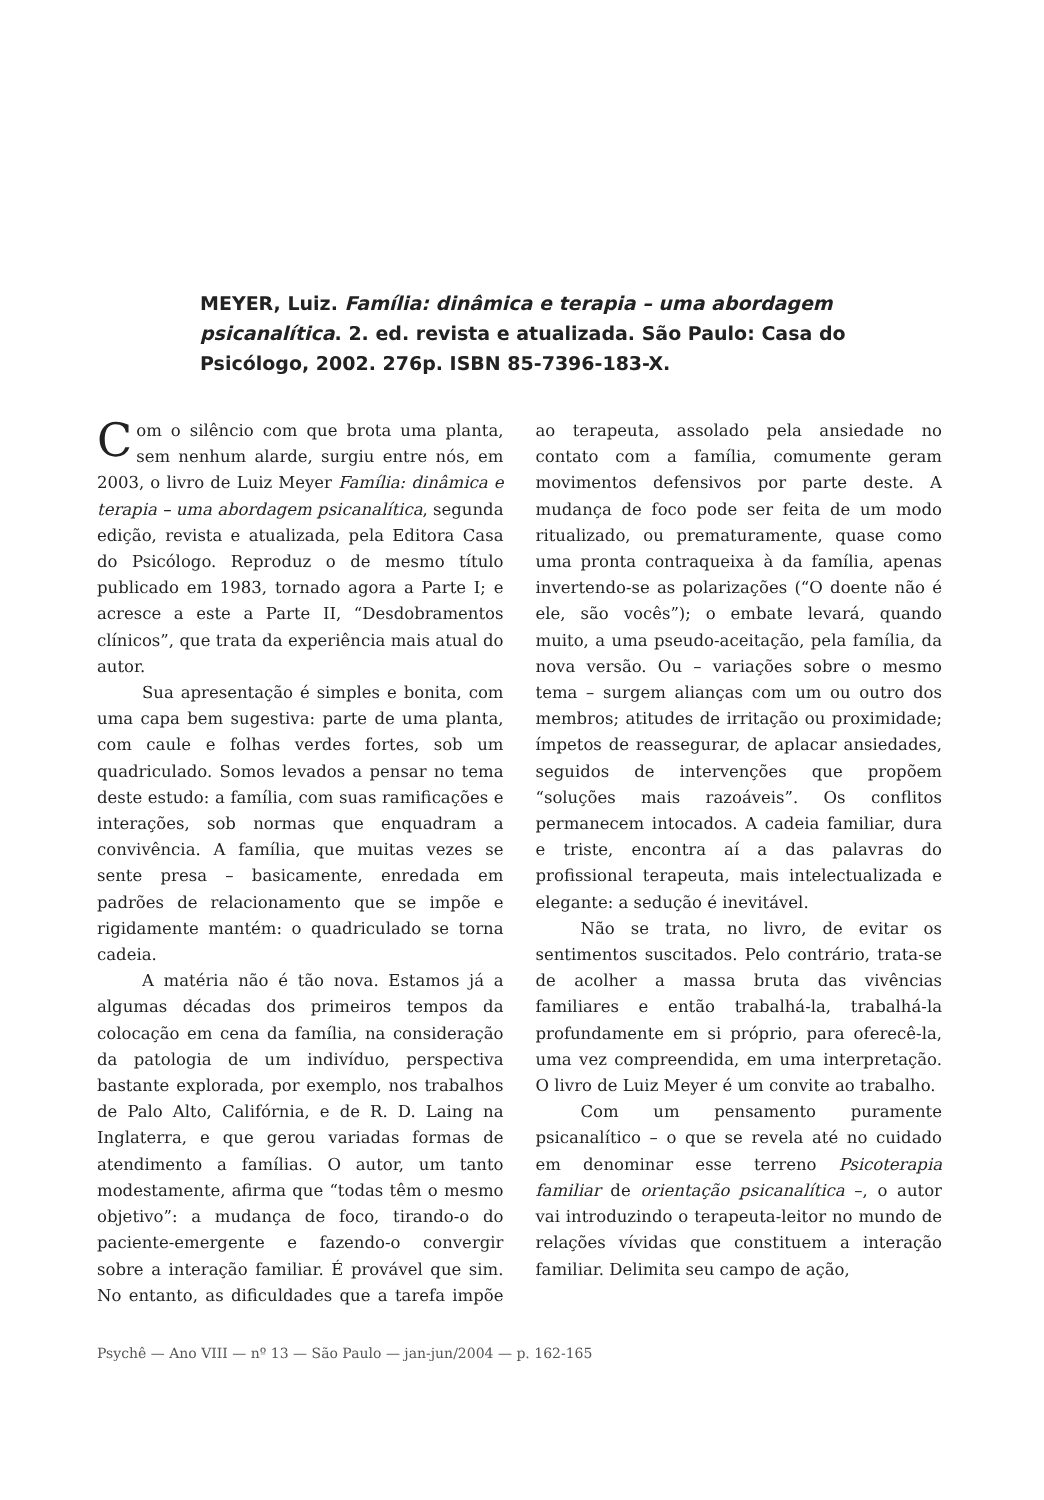MEYER, Luiz. Família: dinâmica e terapia – uma abordagem psicanalítica. 2. ed. revista e atualizada. São Paulo: Casa do Psicólogo, 2002. 276p. ISBN 85-7396-183-X.
Com o silêncio com que brota uma planta, sem nenhum alarde, surgiu entre nós, em 2003, o livro de Luiz Meyer Família: dinâmica e terapia – uma abordagem psicanalítica, segunda edição, revista e atualizada, pela Editora Casa do Psicólogo. Reproduz o de mesmo título publicado em 1983, tornado agora a Parte I; e acresce a este a Parte II, “Desdobramentos clínicos”, que trata da experiência mais atual do autor.
Sua apresentação é simples e bonita, com uma capa bem sugestiva: parte de uma planta, com caule e folhas verdes fortes, sob um quadriculado. Somos levados a pensar no tema deste estudo: a família, com suas ramificações e interações, sob normas que enquadram a convivência. A família, que muitas vezes se sente presa – basicamente, enredada em padrões de relacionamento que se impõe e rigidamente mantém: o quadriculado se torna cadeia.
A matéria não é tão nova. Estamos já a algumas décadas dos primeiros tempos da colocação em cena da família, na consideração da patologia de um indivíduo, perspectiva bastante explorada, por exemplo, nos trabalhos de Palo Alto, Califórnia, e de R. D. Laing na Inglaterra, e que gerou variadas formas de atendimento a famílias. O autor, um tanto modestamente, afirma que “todas têm o mesmo objetivo”: a mudança de foco, tirando-o do paciente-emergente e fazendo-o convergir sobre a interação familiar. É provável que sim. No entanto, as dificuldades que a tarefa impõe ao terapeuta, assolado pela ansiedade no contato com a família, comumente geram movimentos defensivos por parte deste. A mudança de foco pode ser feita de um modo ritualizado, ou prematuramente, quase como uma pronta contraqueixa à da família, apenas invertendo-se as polarizações (“O doente não é ele, são vocês”); o embate levará, quando muito, a uma pseudo-aceitação, pela família, da nova versão. Ou – variações sobre o mesmo tema – surgem alianças com um ou outro dos membros; atitudes de irritação ou proximidade; ímpetos de reassegurar, de aplacar ansiedades, seguidos de intervenções que propõem “soluções mais razoáveis”. Os conflitos permanecem intocados. A cadeia familiar, dura e triste, encontra aí a das palavras do profissional terapeuta, mais intelectualizada e elegante: a sedução é inevitável.
Não se trata, no livro, de evitar os sentimentos suscitados. Pelo contrário, trata-se de acolher a massa bruta das vivências familiares e então trabalhá-la, trabalhá-la profundamente em si próprio, para oferecê-la, uma vez compreendida, em uma interpretação. O livro de Luiz Meyer é um convite ao trabalho.
Com um pensamento puramente psicanalítico – o que se revela até no cuidado em denominar esse terreno Psicoterapia familiar de orientação psicanalítica –, o autor vai introduzindo o terapeuta-leitor no mundo de relações vívidas que constituem a interação familiar. Delimita seu campo de ação,
Psychê — Ano VIII — nº 13 — São Paulo — jan-jun/2004 — p. 162-165